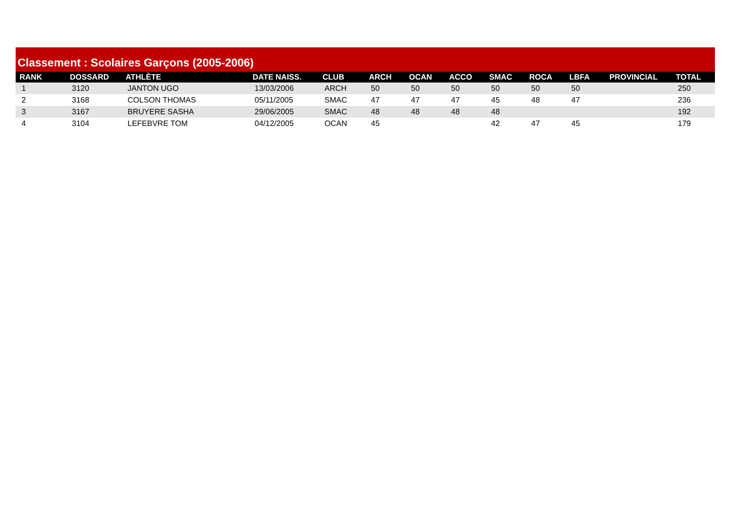Classement : Scolaires Garçons (2005-2006)
| RANK | DOSSARD | ATHLÈTE | DATE NAISS. | CLUB | ARCH | OCAN | ACCO | SMAC | ROCA | LBFA | PROVINCIAL | TOTAL |
| --- | --- | --- | --- | --- | --- | --- | --- | --- | --- | --- | --- | --- |
| 1 | 3120 | JANTON UGO | 13/03/2006 | ARCH | 50 | 50 | 50 | 50 | 50 | 50 | | 250 |
| 2 | 3168 | COLSON THOMAS | 05/11/2005 | SMAC | 47 | 47 | 47 | 45 | 48 | 47 | | 236 |
| 3 | 3167 | BRUYERE SASHA | 29/06/2005 | SMAC | 48 | 48 | 48 | 48 | | | | 192 |
| 4 | 3104 | LEFEBVRE TOM | 04/12/2005 | OCAN | 45 | | | 42 | 47 | 45 | | 179 |